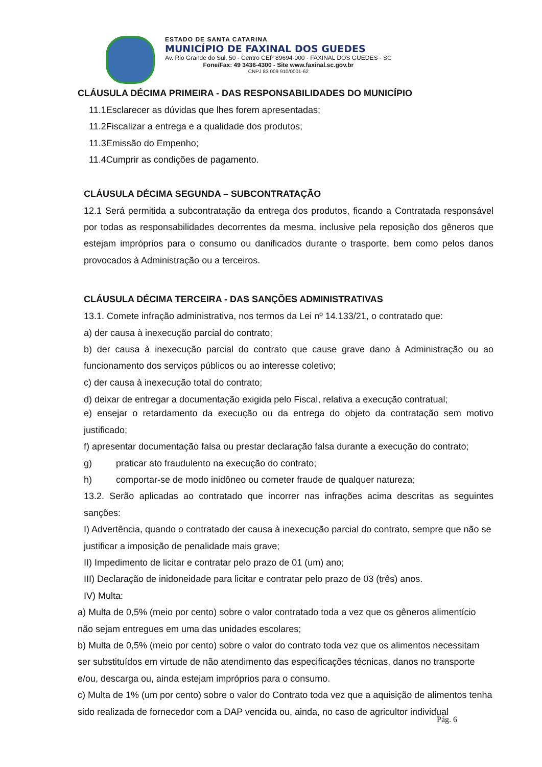ESTADO DE SANTA CATARINA
MUNICÍPIO DE FAXINAL DOS GUEDES
Av. Rio Grande do Sul, 50 - Centro CEP 89694-000 - FAXINAL DOS GUEDES - SC
Fone/Fax: 49 3436-4300 - Site www.faxinal.sc.gov.br
CNPJ 83 009 910/0001-62
CLÁUSULA DÉCIMA PRIMEIRA - DAS RESPONSABILIDADES DO MUNICÍPIO
11.1Esclarecer as dúvidas que lhes forem apresentadas;
11.2Fiscalizar a entrega e a qualidade dos produtos;
11.3Emissão do Empenho;
11.4Cumprir as condições de pagamento.
CLÁUSULA DÉCIMA SEGUNDA – SUBCONTRATAÇÃO
12.1 Será permitida a subcontratação da entrega dos produtos, ficando a Contratada responsável por todas as responsabilidades decorrentes da mesma, inclusive pela reposição dos gêneros que estejam impróprios para o consumo ou danificados durante o trasporte, bem como pelos danos provocados à Administração ou a terceiros.
CLÁUSULA DÉCIMA TERCEIRA - DAS SANÇÕES ADMINISTRATIVAS
13.1. Comete infração administrativa, nos termos da Lei nº 14.133/21, o contratado que:
a) der causa à inexecução parcial do contrato;
b) der causa à inexecução parcial do contrato que cause grave dano à Administração ou ao funcionamento dos serviços públicos ou ao interesse coletivo;
c) der causa à inexecução total do contrato;
d) deixar de entregar a documentação exigida pelo Fiscal, relativa a execução contratual;
e) ensejar o retardamento da execução ou da entrega do objeto da contratação sem motivo justificado;
f) apresentar documentação falsa ou prestar declaração falsa durante a execução do contrato;
g) praticar ato fraudulento na execução do contrato;
h) comportar-se de modo inidôneo ou cometer fraude de qualquer natureza;
13.2. Serão aplicadas ao contratado que incorrer nas infrações acima descritas as seguintes sanções:
I) Advertência, quando o contratado der causa à inexecução parcial do contrato, sempre que não se justificar a imposição de penalidade mais grave;
II) Impedimento de licitar e contratar pelo prazo de 01 (um) ano;
III) Declaração de inidoneidade para licitar e contratar pelo prazo de 03 (três) anos.
IV) Multa:
a) Multa de 0,5% (meio por cento) sobre o valor contratado toda a vez que os gêneros alimentício não sejam entregues em uma das unidades escolares;
b) Multa de 0,5% (meio por cento) sobre o valor do contrato toda vez que os alimentos necessitam ser substituídos em virtude de não atendimento das especificações técnicas, danos no transporte e/ou, descarga ou, ainda estejam impróprios para o consumo.
c) Multa de 1% (um por cento) sobre o valor do Contrato toda vez que a aquisição de alimentos tenha sido realizada de fornecedor com a DAP vencida ou, ainda, no caso de agricultor individual
Pág. 6